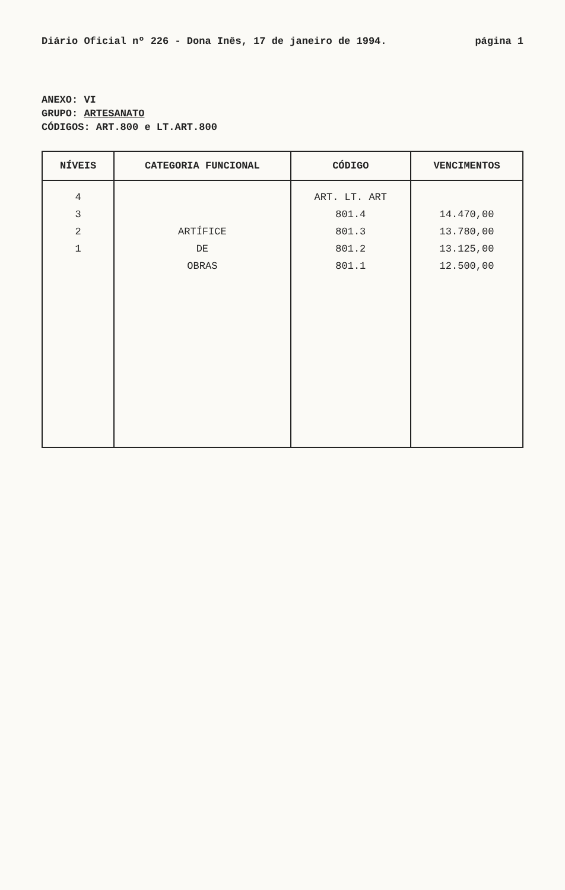Diário Oficial nº 226 - Dona Inês, 17 de janeiro de 1994. página 1
ANEXO: VI
GRUPO: ARTESANATO
CÓDIGOS: ART.800 e LT.ART.800
| NÍVEIS | CATEGORIA FUNCIONAL | CÓDIGO | VENCIMENTOS |
| --- | --- | --- | --- |
| 4 3 2 1 | ARTÍFICE DE OBRAS | ART. LT. ART 801.4 801.3 801.2 801.1 | 14.470,00 13.780,00 13.125,00 12.500,00 |